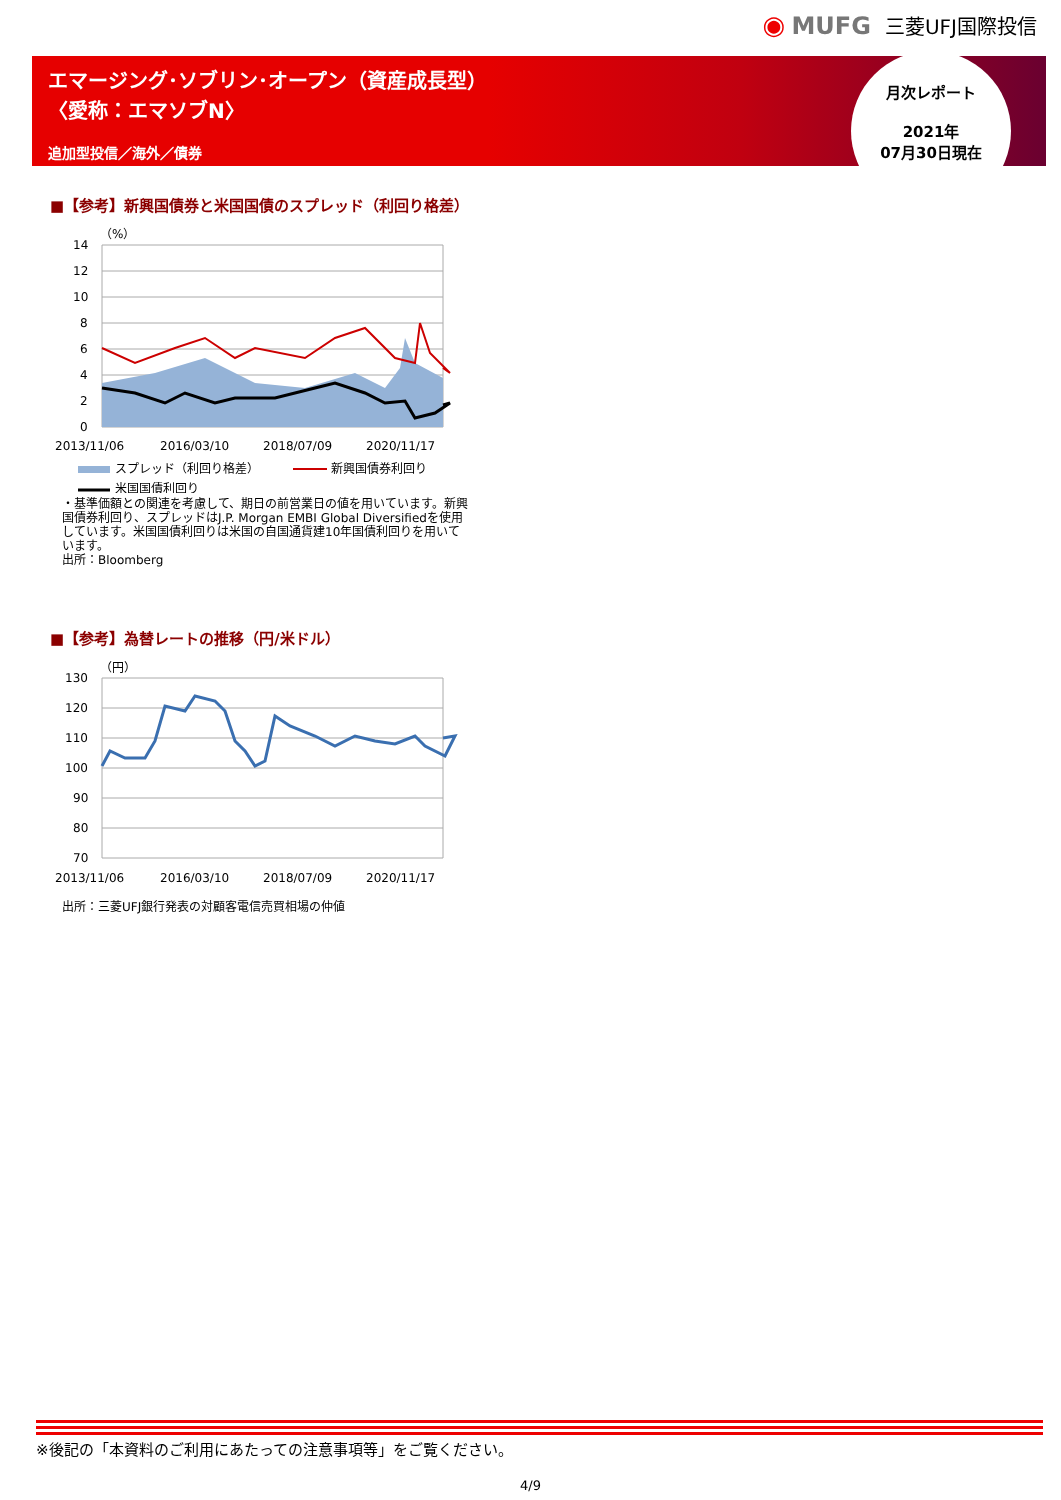◉ MUFG 三菱UFJ国際投信
エマージング･ソブリン･オープン（資産成長型）
〈愛称：エマソブN〉
追加型投信／海外／債券
月次レポート
2021年
07月30日現在
■【参考】新興国債券と米国国債のスプレッド（利回り格差）
（%）
14
12
10
8
6
4
2
0
2013/11/06
2016/03/10
2018/07/09
2020/11/17
スプレッド（利回り格差）
新興国債券利回り
米国国債利回り
・基準価額との関連を考慮して、期日の前営業日の値を用いています。新興国債券利回り、スプレッドはJ.P. Morgan EMBI Global Diversifiedを使用しています。米国国債利回りは米国の自国通貨建10年国債利回りを用いています。
出所：Bloomberg
■【参考】為替レートの推移（円/米ドル）
（円）
130
120
110
100
90
80
70
2013/11/06
2016/03/10
2018/07/09
2020/11/17
出所：三菱UFJ銀行発表の対顧客電信売買相場の仲値
※後記の「本資料のご利用にあたっての注意事項等」をご覧ください。
4/9